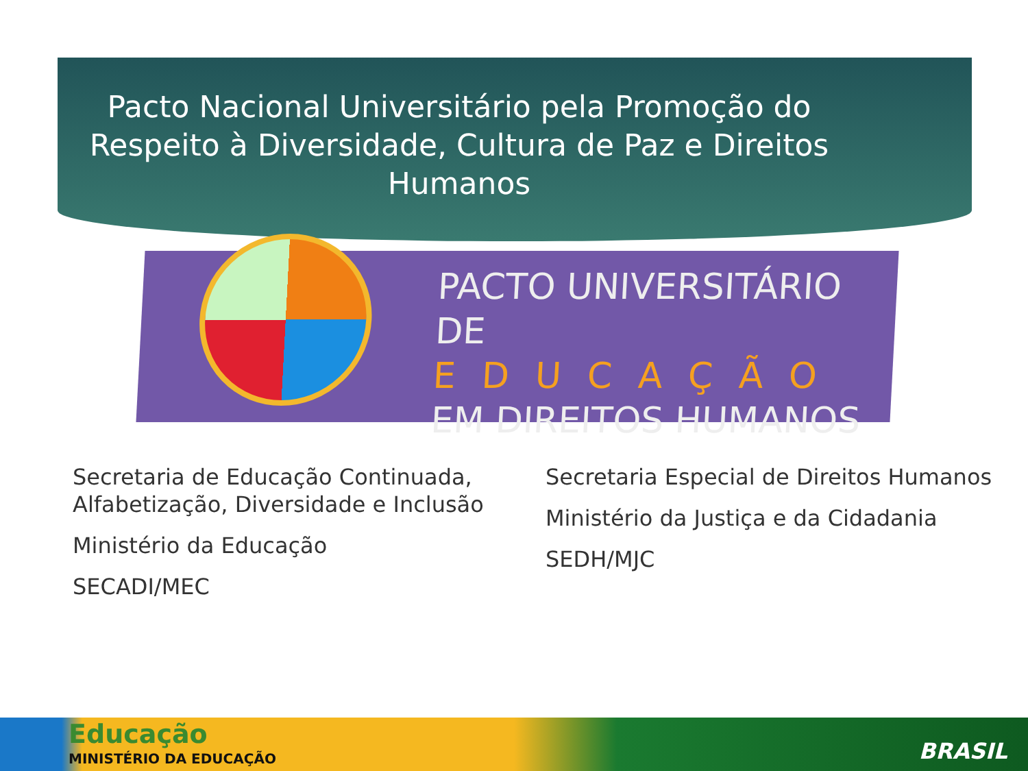Pacto Nacional Universitário pela Promoção do Respeito à Diversidade, Cultura de Paz e Direitos Humanos
PACTO UNIVERSITÁRIO DE
EDUCAÇÃO
EM DIREITOS HUMANOS
Secretaria de Educação Continuada, Alfabetização, Diversidade e Inclusão
Ministério da Educação
SECADI/MEC
Secretaria Especial de Direitos Humanos
Ministério da Justiça e da Cidadania
SEDH/MJC
Educação
MINISTÉRIO DA EDUCAÇÃO BRASIL